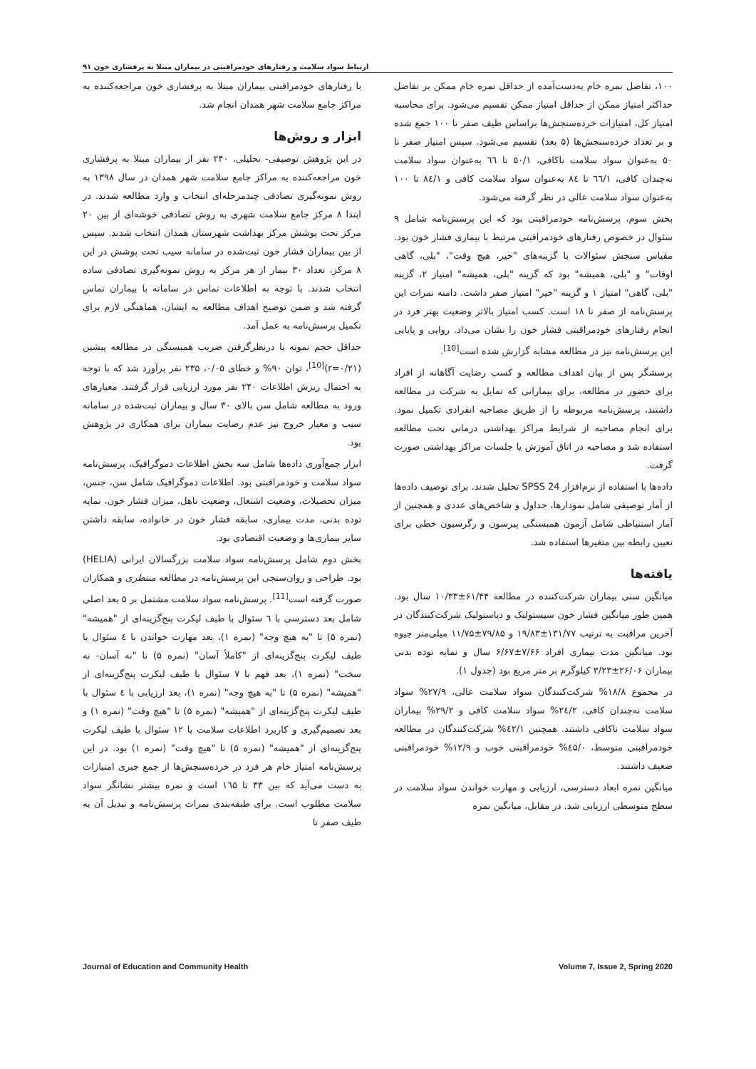ارتباط سواد سلامت و رفتارهای خودمراقبتی در بیماران مبتلا به پرفشاری خون ۹۱
با رفتارهای خودمراقبتی بیماران مبتلا به پرفشاری خون مراجعه‌کننده به مراکز جامع سلامت شهر همدان انجام شد.
ابزار و روش‌ها
در این پژوهش توصیفی- تحلیلی، ۲۴۰ نفر از بیماران مبتلا به پرفشاری خون مراجعه‌کننده به مراکز جامع سلامت شهر همدان در سال ۱۳۹۸ به روش نمونه‌گیری تصادفی چندمرحله‌ای انتخاب و وارد مطالعه شدند. در ابتدا ۸ مرکز جامع سلامت شهری به روش تصادفی خوشه‌ای از بین ۲۰ مرکز تحت پوشش مرکز بهداشت شهرستان همدان انتخاب شدند. سپس از بین بیماران فشار خون ثبت‌شده در سامانه سیب تحت پوشش در این ۸ مرکز، تعداد ۳۰ بیمار از هر مرکز به روش نمونه‌گیری تصادفی ساده انتخاب شدند. با توجه به اطلاعات تماس در سامانه با بیماران تماس گرفته شد و ضمن توضیح اهداف مطالعه به ایشان، هماهنگی لازم برای تکمیل پرسش‌نامه به عمل آمد.
حداقل حجم نمونه با درنظرگرفتن ضریب همبستگی در مطالعه پیشین (r=۰/۲۱)<sup>[10]</sup>، توان ۹۰% و خطای ۰/۰۵، ۲۳۵ نفر برآورد شد که با توجه به احتمال ریزش اطلاعات ۲۴۰ نفر مورد ارزیابی قرار گرفتند. معیارهای ورود به مطالعه شامل سن بالای ۳۰ سال و بیماران ثبت‌شده در سامانه سیب و معیار خروج نیز عدم رضایت بیماران برای همکاری در پژوهش بود.
ابزار جمع‌آوری داده‌ها شامل سه بخش اطلاعات دموگرافیک، پرسش‌نامه سواد سلامت و خودمراقبتی بود. اطلاعات دموگرافیک شامل سن، جنس، میزان تحصیلات، وضعیت اشتغال، وضعیت تاهل، میزان فشار خون، نمایه توده بدنی، مدت بیماری، سابقه فشار خون در خانواده، سابقه داشتن سایر بیماری‌ها و وضعیت اقتصادی بود.
بخش دوم شامل پرسش‌نامه سواد سلامت بزرگسالان ایرانی (HELIA) بود. طراحی و روان‌سنجی این پرسش‌نامه در مطالعه منتظری و همکاران صورت گرفته است<sup>[11]</sup>. پرسش‌نامه سواد سلامت مشتمل بر ۵ بعد اصلی شامل بعد دسترسی با ٦ سئوال با طیف لیکرت پنج‌گزینه‌ای از "همیشه" (نمره ۵) تا "به هیچ وجه" (نمره ۱)، بعد مهارت خواندن با ٤ سئوال با طیف لیکرت پنج‌گزینه‌ای از "کاملاً آسان" (نمره ۵) تا "نه آسان- نه سخت" (نمره ۱)، بعد فهم با ۷ سئوال با طیف لیکرت پنج‌گزینه‌ای از "همیشه" (نمره ۵) تا "به هیچ وجه" (نمره ۱)، بعد ارزیابی با ٤ سئوال با طیف لیکرت پنج‌گزینه‌ای از "همیشه" (نمره ۵) تا "هیچ وقت" (نمره ۱) و بعد تصمیم‌گیری و کاربرد اطلاعات سلامت با ۱۲ سئوال با طیف لیکرت پنج‌گزینه‌ای از "همیشه" (نمره ۵) تا "هیچ وقت" (نمره ۱) بود. در این پرسش‌نامه امتیاز خام هر فرد در خرده‌سنجش‌ها از جمع جبری امتیازات به دست می‌آید که بین ۳۳ تا ۱٦۵ است و نمره بیشتر نشانگر سواد سلامت مطلوب است. برای طبقه‌بندی نمرات پرسش‌نامه و تبدیل آن به طیف صفر تا
۱۰۰، تفاضل نمره خام به‌دست‌آمده از حداقل نمره خام ممکن بر تفاضل حداکثر امتیاز ممکن از حداقل امتیاز ممکن تقسیم می‌شود. برای محاسبه امتیاز کل، امتیازات خرده‌سنجش‌ها براساس طیف صفر تا ۱۰۰ جمع شده و بر تعداد خرده‌سنجش‌ها (۵ بعد) تقسیم می‌شود. سپس امتیاز صفر تا ۵۰ به‌عنوان سواد سلامت ناکافی، ۵۰/۱ تا ٦٦ به‌عنوان سواد سلامت نه‌چندان کافی، ٦٦/۱ تا ۸٤ به‌عنوان سواد سلامت کافی و ۸٤/۱ تا ۱۰۰ به‌عنوان سواد سلامت عالی در نظر گرفته می‌شود.
بخش سوم، پرسش‌نامه خودمراقبتی بود که این پرسش‌نامه شامل ۹ سئوال در خصوص رفتارهای خودمراقبتی مرتبط با بیماری فشار خون بود. مقیاس سنجش سئوالات با گزینه‌های "خیر، هیچ وقت"، "بلی، گاهی اوقات" و "بلی، همیشه" بود که گزینه "بلی، همیشه" امتیاز ۲، گزینه "بلی، گاهی" امتیاز ۱ و گزینه "خیر" امتیاز صفر داشت. دامنه نمرات این پرسش‌نامه از صفر تا ۱۸ است. کسب امتیاز بالاتر وضعیت بهتر فرد در انجام رفتارهای خودمراقبتی فشار خون را نشان می‌داد. روایی و پایایی این پرسش‌نامه نیز در مطالعه مشابه گزارش شده است<sup>[10]</sup>.
پرسشگر پس از بیان اهداف مطالعه و کسب رضایت آگاهانه از افراد برای حضور در مطالعه، برای بیمارانی که تمایل به شرکت در مطالعه داشتند، پرسش‌نامه مربوطه را از طریق مصاحبه انفرادی تکمیل نمود. برای انجام مصاحبه از شرایط مراکز بهداشتی درمانی تحت مطالعه استفاده شد و مصاحبه در اتاق آموزش یا جلسات مراکز بهداشتی صورت گرفت.
داده‌ها با استفاده از نرم‌افزار SPSS 24 تحلیل شدند. برای توصیف داده‌ها از آمار توصیفی شامل نمودارها، جداول و شاخص‌های عددی و همچنین از آمار استنباطی شامل آزمون همبستگی پیرسون و رگرسیون خطی برای تعیین رابطه بین متغیرها استفاده شد.
یافته‌ها
میانگین سنی بیماران شرکت‌کننده در مطالعه ۶۱/۴۴±۱۰/۳۳ سال بود. همین طور میانگین فشار خون سیستولیک و دیاستولیک شرکت‌کنندگان در آخرین مراقبت به ترتیب ۱۳۱/۷۷±۱۹/۸۳ و ۷۹/۸۵±۱۱/۷۵ میلی‌متر جیوه بود. میانگین مدت بیماری افراد ۷/۶۶±۶/۶۷ سال و نمایه توده بدنی بیماران ۲۶/۰۶±۳/۲۳ کیلوگرم بر متر مربع بود (جدول ۱).
در مجموع ۱۸/۸% شرکت‌کنندگان سواد سلامت عالی، ۲۷/۹% سواد سلامت نه‌چندان کافی، ۲٤/۲% سواد سلامت کافی و ۲۹/۲% بیماران سواد سلامت ناکافی داشتند. همچنین ٤۲/۱% شرکت‌کنندگان در مطالعه خودمراقبتی متوسط، ٤۵/۰% خودمراقبتی خوب و ۱۲/۹% خودمراقبتی ضعیف داشتند.
میانگین نمره ابعاد دسترسی، ارزیابی و مهارت خواندن سواد سلامت در سطح متوسطی ارزیابی شد. در مقابل، میانگین نمره
Journal of Education and Community Health Volume 7, Issue 2, Spring 2020